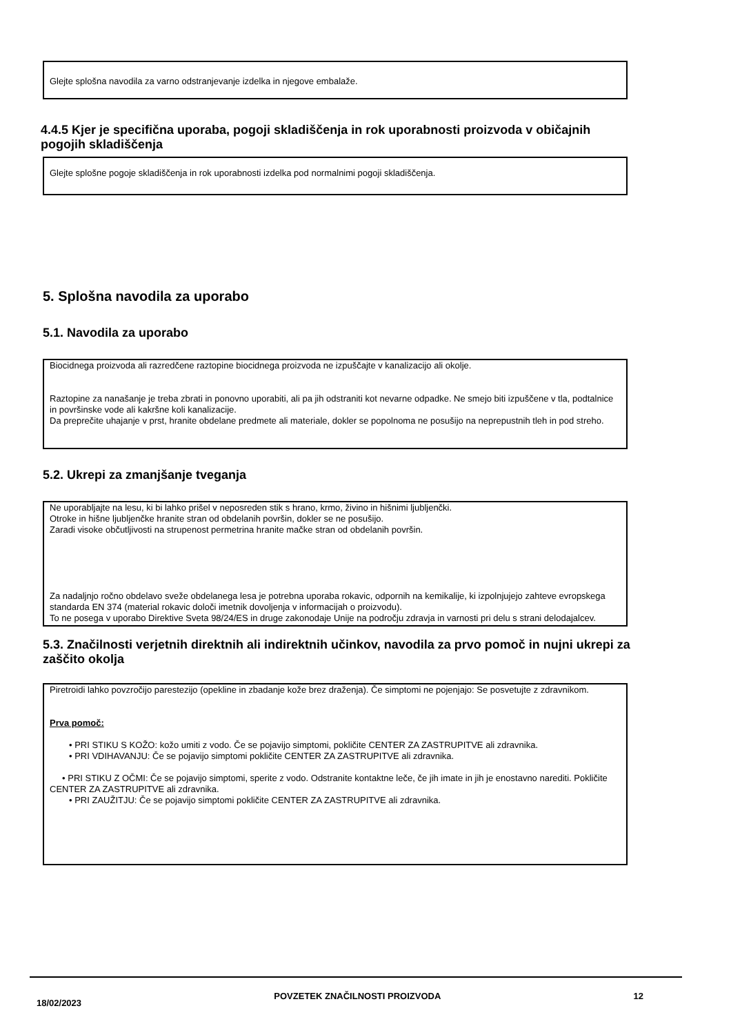Glejte splošna navodila za varno odstranjevanje izdelka in njegove embalaže.
4.4.5 Kjer je specifična uporaba, pogoji skladiščenja in rok uporabnosti proizvoda v običajnih pogojih skladiščenja
Glejte splošne pogoje skladiščenja in rok uporabnosti izdelka pod normalnimi pogoji skladiščenja.
5. Splošna navodila za uporabo
5.1. Navodila za uporabo
Biocidnega proizvoda ali razredčene raztopine biocidnega proizvoda ne izpuščajte v kanalizacijo ali okolje.
Raztopine za nanašanje je treba zbrati in ponovno uporabiti, ali pa jih odstraniti kot nevarne odpadke. Ne smejo biti izpuščene v tla, podtalnice in površinske vode ali kakršne koli kanalizacije.
Da preprečite uhajanje v prst, hranite obdelane predmete ali materiale, dokler se popolnoma ne posušijo na neprepustnih tleh in pod streho.
5.2. Ukrepi za zmanjšanje tveganja
Ne uporabljajte na lesu, ki bi lahko prišel v neposreden stik s hrano, krmo, živino in hišnimi ljubljenčki.
Otroke in hišne ljubljenčke hranite stran od obdelanih površin, dokler se ne posušijo.
Zaradi visoke občutljivosti na strupenost permetrina hranite mačke stran od obdelanih površin.
Za nadaljnjo ročno obdelavo sveže obdelanega lesa je potrebna uporaba rokavic, odpornih na kemikalije, ki izpolnjujejo zahteve evropskega standarda EN 374 (material rokavic določi imetnik dovoljenja v informacijah o proizvodu).
To ne posega v uporabo Direktive Sveta 98/24/ES in druge zakonodaje Unije na področju zdravja in varnosti pri delu s strani delodajalcev.
5.3. Značilnosti verjetnih direktnih ali indirektnih učinkov, navodila za prvo pomoč in nujni ukrepi za zaščito okolja
Piretroidi lahko povzročijo parestezijo (opekline in zbadanje kože brez draženja). Če simptomi ne pojenjajo: Se posvetujte z zdravnikom.
Prva pomoč:
• PRI STIKU S KOŽO: kožo umiti z vodo. Če se pojavijo simptomi, pokličite CENTER ZA ZASTRUPITVE ali zdravnika.
• PRI VDIHAVANJU: Če se pojavijo simptomi pokličite CENTER ZA ZASTRUPITVE ali zdravnika.
• PRI STIKU Z OČMI: Če se pojavijo simptomi, sperite z vodo. Odstranite kontaktne leče, če jih imate in jih je enostavno narediti. Pokličite CENTER ZA ZASTRUPITVE ali zdravnika.
• PRI ZAUŽITJU: Če se pojavijo simptomi pokličite CENTER ZA ZASTRUPITVE ali zdravnika.
18/02/2023 POVZETEK ZNAČILNOSTI PROIZVODA 12